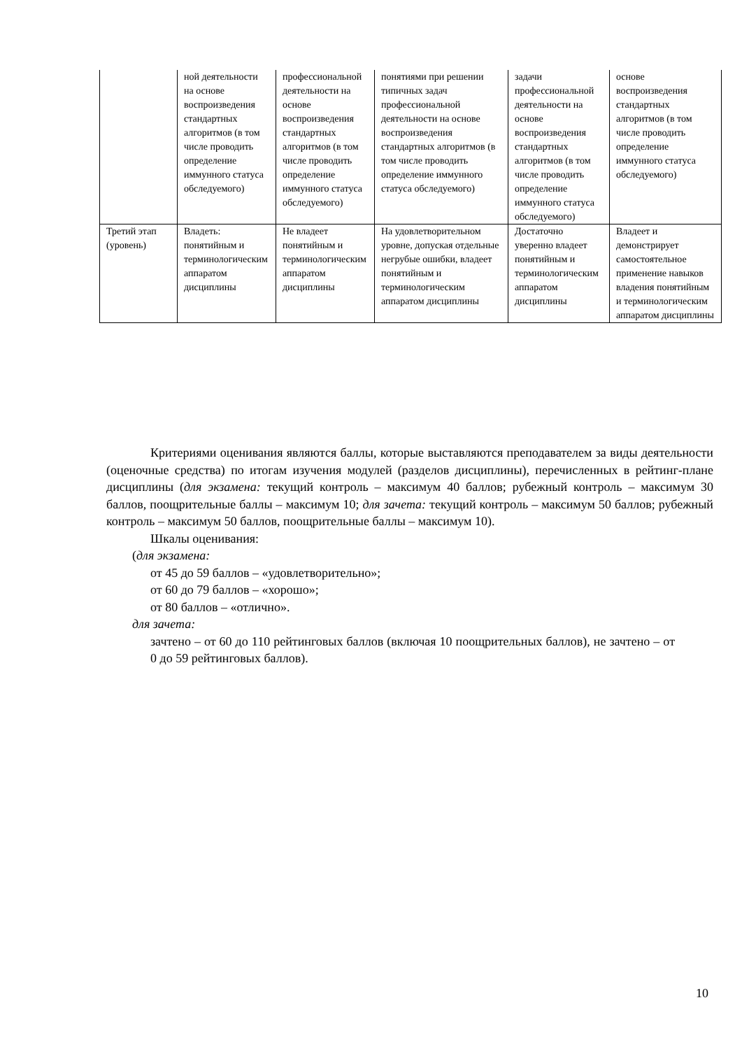| | ной деятельности на основе воспроизведения стандартных алгоритмов (в том числе проводить определение иммунного статуса обследуемого) | профессиональной деятельности на основе воспроизведения стандартных алгоритмов (в том числе проводить определение иммунного статуса обследуемого) | понятиями при решении типичных задач профессиональной деятельности на основе воспроизведения стандартных алгоритмов (в том числе проводить определение иммунного статуса обследуемого) | задачи профессиональной деятельности на основе воспроизведения стандартных алгоритмов (в том числе проводить определение иммунного статуса обследуемого) | основе воспроизведения стандартных алгоритмов (в том числе проводить определение иммунного статуса обследуемого) |
| Третий этап (уровень) | Владеть: понятийным и терминологическим аппаратом дисциплины | Не владеет понятийным и терминологическим аппаратом дисциплины | На удовлетворительном уровне, допуская отдельные негрубые ошибки, владеет понятийным и терминологическим аппаратом дисциплины | Достаточно уверенно владеет понятийным и терминологическим аппаратом дисциплины | Владеет и демонстрирует самостоятельное применение навыков владения понятийным и терминологическим аппаратом дисциплины |
Критериями оценивания являются баллы, которые выставляются преподавателем за виды деятельности (оценочные средства) по итогам изучения модулей (разделов дисциплины), перечисленных в рейтинг-плане дисциплины (для экзамена: текущий контроль – максимум 40 баллов; рубежный контроль – максимум 30 баллов, поощрительные баллы – максимум 10; для зачета: текущий контроль – максимум 50 баллов; рубежный контроль – максимум 50 баллов, поощрительные баллы – максимум 10).
Шкалы оценивания:
(для экзамена:
от 45 до 59 баллов – «удовлетворительно»;
от 60 до 79 баллов – «хорошо»;
от 80 баллов – «отлично».
для зачета:
зачтено – от 60 до 110 рейтинговых баллов (включая 10 поощрительных баллов), не зачтено – от 0 до 59 рейтинговых баллов).
10